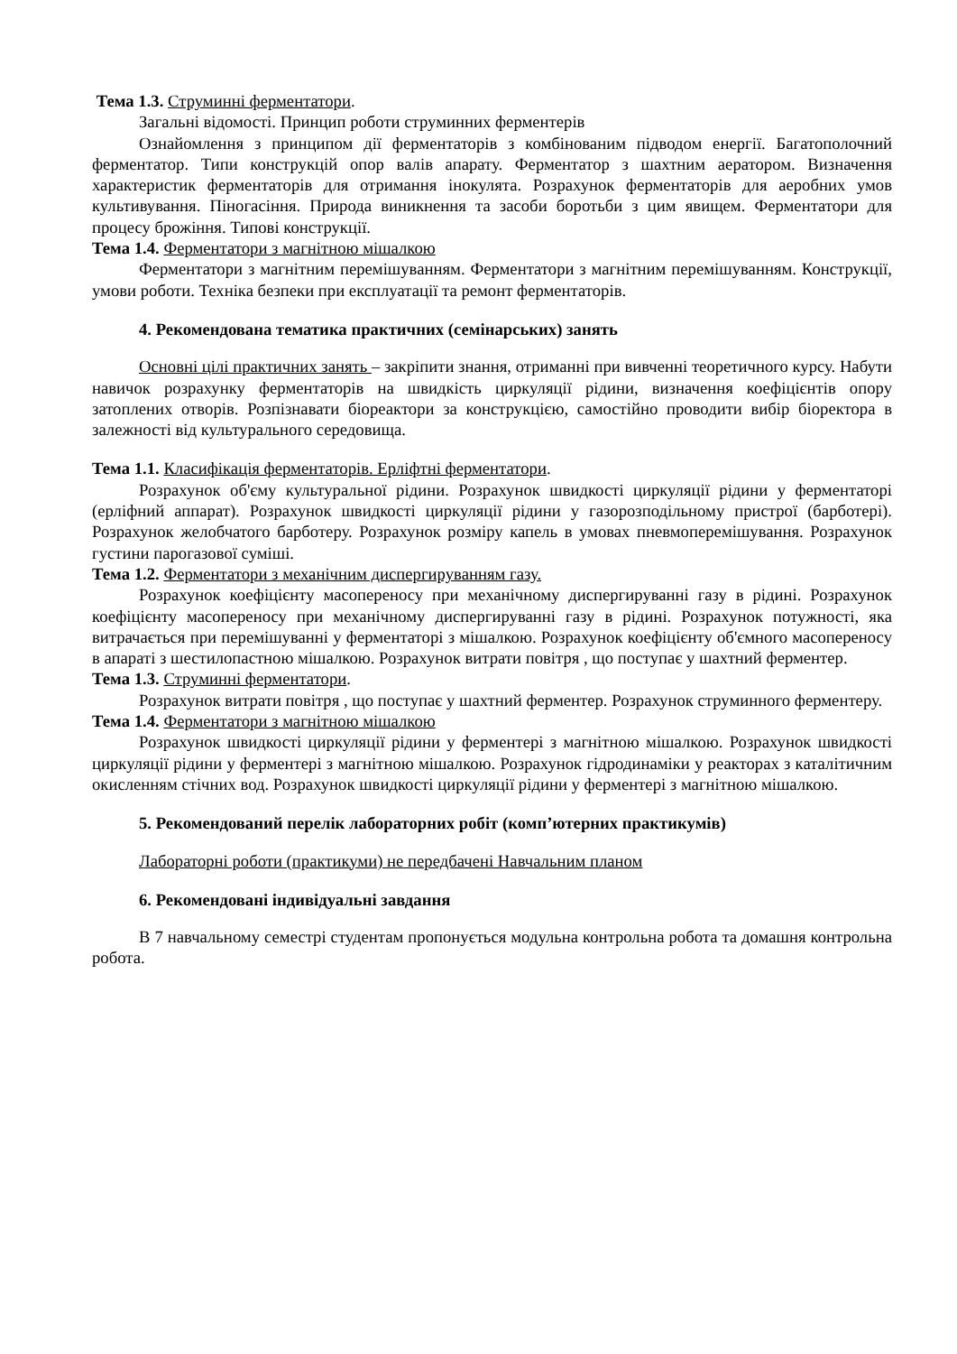Тема 1.3. Струминні ферментатори.
Загальні відомості. Принцип роботи струминних ферментерів
Ознайомлення з принципом дії ферментаторів з комбінованим підводом енергії. Багатополочний ферментатор. Типи конструкцій опор валів апарату. Ферментатор з шахтним аератором. Визначення характеристик ферментаторів для отримання інокулята. Розрахунок ферментаторів для аеробних умов культивування. Піногасіння. Природа виникнення та засоби боротьби з цим явищем. Ферментатори для процесу брожіння. Типові конструкції.
Тема 1.4. Ферментатори з магнітною мішалкою
Ферментатори з магнітним перемішуванням. Ферментатори з магнітним перемішуванням. Конструкції, умови роботи. Техніка безпеки при експлуатації та ремонт ферментаторів.
4. Рекомендована тематика практичних (семінарських) занять
Основні цілі практичних занять – закріпити знання, отриманні при вивченні теоретичного курсу. Набути навичок розрахунку ферментаторів на швидкість циркуляції рідини, визначення коефіцієнтів опору затоплених отворів. Розпізнавати біореактори за конструкцією, самостійно проводити вибір біоректора в залежності від культурального середовища.
Тема 1.1. Класифікація ферментаторів. Ерліфтні ферментатори.
Розрахунок об'єму культуральної рідини. Розрахунок швидкості циркуляції рідини у ферментаторі (ерліфний аппарат). Розрахунок швидкості циркуляції рідини у газорозподільному пристрої (барботері). Розрахунок желобчатого барботеру. Розрахунок розміру капель в умовах пневмоперемішування. Розрахунок густини парогазової суміші.
Тема 1.2. Ферментатори з механічним диспергируванням газу.
Розрахунок коефіцієнту масопереносу при механічному диспергируванні газу в рідині. Розрахунок коефіцієнту масопереносу при механічному диспергируванні газу в рідині. Розрахунок потужності, яка витрачається при перемішуванні у ферментаторі з мішалкою. Розрахунок коефіцієнту об'ємного масопереносу в апараті з шестилопастною мішалкою. Розрахунок витрати повітря , що поступає у шахтний ферментер.
Тема 1.3. Струминні ферментатори.
Розрахунок витрати повітря , що поступає у шахтний ферментер. Розрахунок струминного ферментеру.
Тема 1.4. Ферментатори з магнітною мішалкою
Розрахунок швидкості циркуляції рідини у ферментері з магнітною мішалкою. Розрахунок швидкості циркуляції рідини у ферментері з магнітною мішалкою. Розрахунок гідродинаміки у реакторах з каталітичним окисленням стічних вод. Розрахунок швидкості циркуляції рідини у ферментері з магнітною мішалкою.
5. Рекомендований перелік лабораторних робіт (комп’ютерних практикумів)
Лабораторні роботи (практикуми) не передбачені Навчальним планом
6. Рекомендовані індивідуальні завдання
В 7 навчальному семестрі студентам пропонується модульна контрольна робота та домашня контрольна робота.